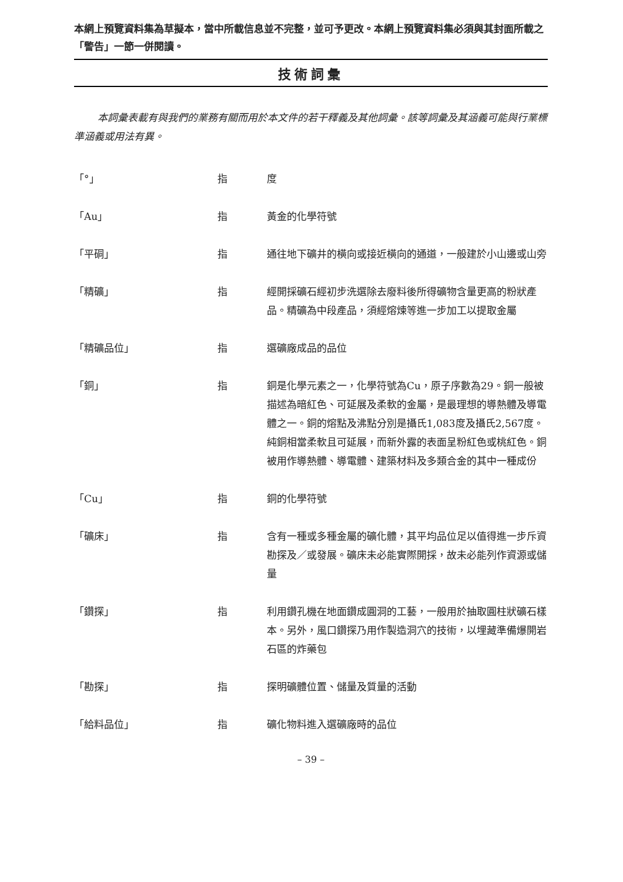本網上預覽資料集為草擬本，當中所載信息並不完整，並可予更改。本網上預覽資料集必須與其封面所載之「警告」一節一併閱讀。
技術詞彙
本詞彙表載有與我們的業務有關而用於本文件的若干釋義及其他詞彙。該等詞彙及其涵義可能與行業標準涵義或用法有異。
| 「°」 | 指 | 度 |
| 「Au」 | 指 | 黃金的化學符號 |
| 「平硐」 | 指 | 通往地下礦井的橫向或接近橫向的通道，一般建於小山邊或山旁 |
| 「精礦」 | 指 | 經開採礦石經初步洗選除去廢料後所得礦物含量更高的粉狀產品。精礦為中段產品，須經熔煉等進一步加工以提取金屬 |
| 「精礦品位」 | 指 | 選礦廠成品的品位 |
| 「銅」 | 指 | 銅是化學元素之一，化學符號為Cu，原子序數為29。銅一般被描述為暗紅色、可延展及柔軟的金屬，是最理想的導熱體及導電體之一。銅的熔點及沸點分別是攝氏1,083度及攝氏2,567度。純銅相當柔軟且可延展，而新外露的表面呈粉紅色或桃紅色。銅被用作導熱體、導電體、建築材料及多類合金的其中一種成份 |
| 「Cu」 | 指 | 銅的化學符號 |
| 「礦床」 | 指 | 含有一種或多種金屬的礦化體，其平均品位足以值得進一步斥資勘探及／或發展。礦床未必能實際開採，故未必能列作資源或儲量 |
| 「鑽探」 | 指 | 利用鑽孔機在地面鑽成圓洞的工藝，一般用於抽取圓柱狀礦石樣本。另外，風口鑽探乃用作製造洞穴的技術，以埋藏準備爆開岩石區的炸藥包 |
| 「勘探」 | 指 | 探明礦體位置、儲量及質量的活動 |
| 「給料品位」 | 指 | 礦化物料進入選礦廠時的品位 |
– 39 –